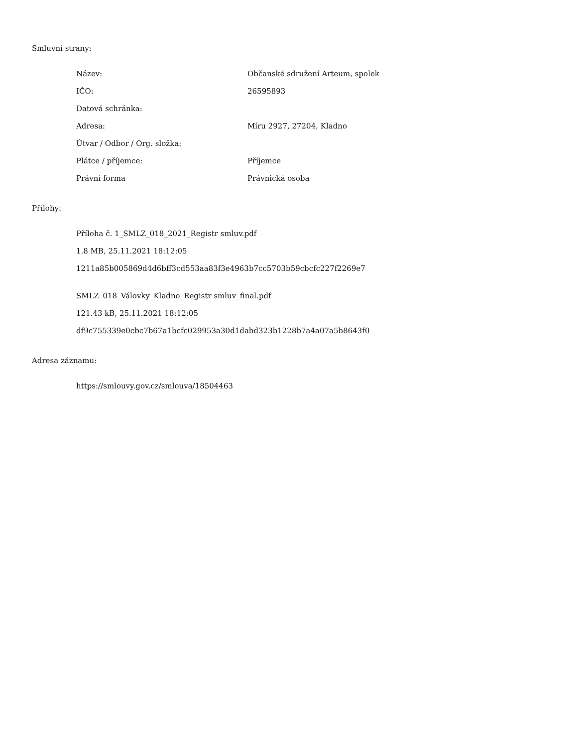Smluvní strany:
| Název: | Občanské sdružení Arteum, spolek |
| IČO: | 26595893 |
| Datová schránka: | |
| Adresa: | Míru 2927, 27204, Kladno |
| Útvar / Odbor / Org. složka: | |
| Plátce / příjemce: | Příjemce |
| Právní forma | Právnická osoba |
Přílohy:
Příloha č. 1_SMLZ_018_2021_Registr smluv.pdf
1.8 MB, 25.11.2021 18:12:05
1211a85b005869d4d6bff3cd553aa83f3e4963b7cc5703b59cbcfc227f2269e7
SMLZ_018_Válovky_Kladno_Registr smluv_final.pdf
121.43 kB, 25.11.2021 18:12:05
df9c755339e0cbc7b67a1bcfc029953a30d1dabd323b1228b7a4a07a5b8643f0
Adresa záznamu:
https://smlouvy.gov.cz/smlouva/18504463